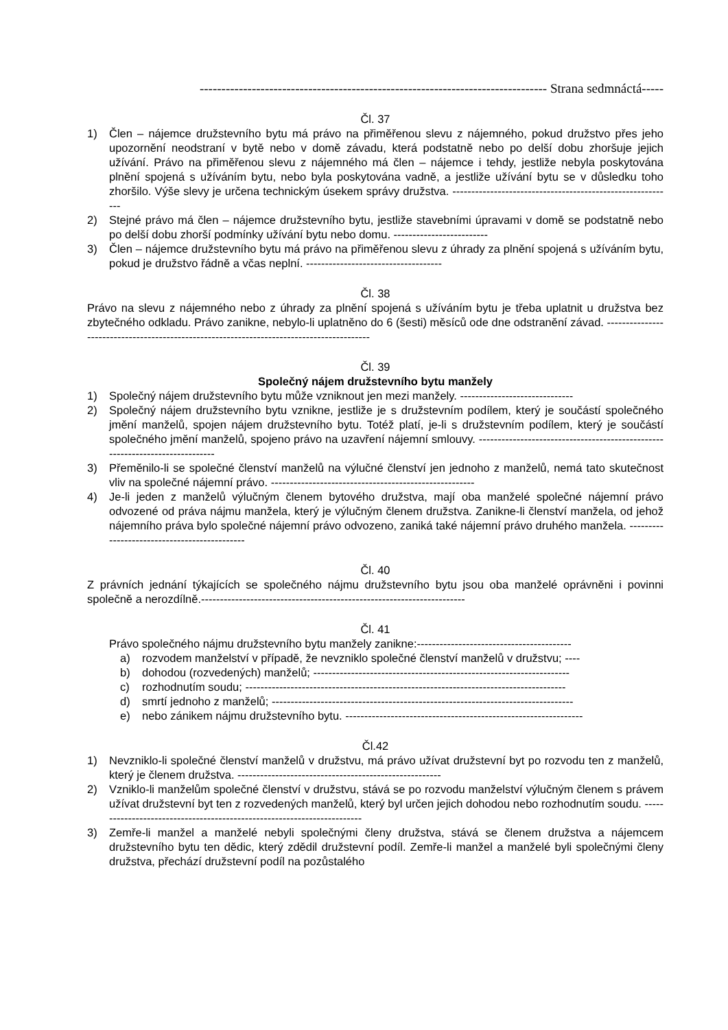-------------------------------------------------------------------------------- Strana sedmnáctá-----
Čl. 37
1) Člen – nájemce družstevního bytu má právo na přiměřenou slevu z nájemného, pokud družstvo přes jeho upozornění neodstraní v bytě nebo v domě závadu, která podstatně nebo po delší dobu zhoršuje jejich užívání. Právo na přiměřenou slevu z nájemného má člen – nájemce i tehdy, jestliže nebyla poskytována plnění spojená s užíváním bytu, nebo byla poskytována vadně, a jestliže užívání bytu se v důsledku toho zhoršilo. Výše slevy je určena technickým úsekem správy družstva. -----------------------------------------------------------
2) Stejné právo má člen – nájemce družstevního bytu, jestliže stavebními úpravami v domě se podstatně nebo po delší dobu zhorší podmínky užívání bytu nebo domu. -------------------------
3) Člen – nájemce družstevního bytu má právo na přiměřenou slevu z úhrady za plnění spojená s užíváním bytu, pokud je družstvo řádně a včas neplní. ------------------------------------
Čl. 38
Právo na slevu z nájemného nebo z úhrady za plnění spojená s užíváním bytu je třeba uplatnit u družstva bez zbytečného odkladu. Právo zanikne, nebylo-li uplatněno do 6 (šesti) měsíců ode dne odstranění závad. ------------------------------------------------------------------------------------------
Čl. 39
Společný nájem družstevního bytu manžely
1) Společný nájem družstevního bytu může vzniknout jen mezi manžely. ------------------------------
2) Společný nájem družstevního bytu vznikne, jestliže je s družstevním podílem, který je součástí společného jmění manželů, spojen nájem družstevního bytu. Totéž platí, je-li s družstevním podílem, který je součástí společného jmění manželů, spojeno právo na uzavření nájemní smlouvy. -----------------------------------------------------------------------------
3) Přeměnilo-li se společné členství manželů na výlučné členství jen jednoho z manželů, nemá tato skutečnost vliv na společné nájemní právo. ------------------------------------------------------
4) Je-li jeden z manželů výlučným členem bytového družstva, mají oba manželé společné nájemní právo odvozené od práva nájmu manžela, který je výlučným členem družstva. Zanikne-li členství manžela, od jehož nájemního práva bylo společné nájemní právo odvozeno, zaniká také nájemní právo druhého manžela. ---------------------------------------------
Čl. 40
Z právních jednání týkajících se společného nájmu družstevního bytu jsou oba manželé oprávněni i povinni společně a nerozdílně.----------------------------------------------------------------------
Čl. 41
Právo společného nájmu družstevního bytu manžely zanikne:-----------------------------------------
a) rozvodem manželství v případě, že nevzniklo společné členství manželů v družstvu; ----
b) dohodou (rozvedených) manželů; --------------------------------------------------------------------
c) rozhodnutím soudu; -------------------------------------------------------------------------------------
d) smrtí jednoho z manželů; --------------------------------------------------------------------------------
e) nebo zánikem nájmu družstevního bytu. ---------------------------------------------------------------
Čl.42
1) Nevzniklo-li společné členství manželů v družstvu, má právo užívat družstevní byt po rozvodu ten z manželů, který je členem družstva. ------------------------------------------------------
2) Vzniklo-li manželům společné členství v družstvu, stává se po rozvodu manželství výlučným členem s právem užívat družstevní byt ten z rozvedených manželů, který byl určen jejich dohodou nebo rozhodnutím soudu. ------------------------------------------------------------------------
3) Zemře-li manžel a manželé nebyli společnými členy družstva, stává se členem družstva a nájemcem družstevního bytu ten dědic, který zdědil družstevní podíl. Zemře-li manžel a manželé byli společnými členy družstva, přechází družstevní podíl na pozůstalého